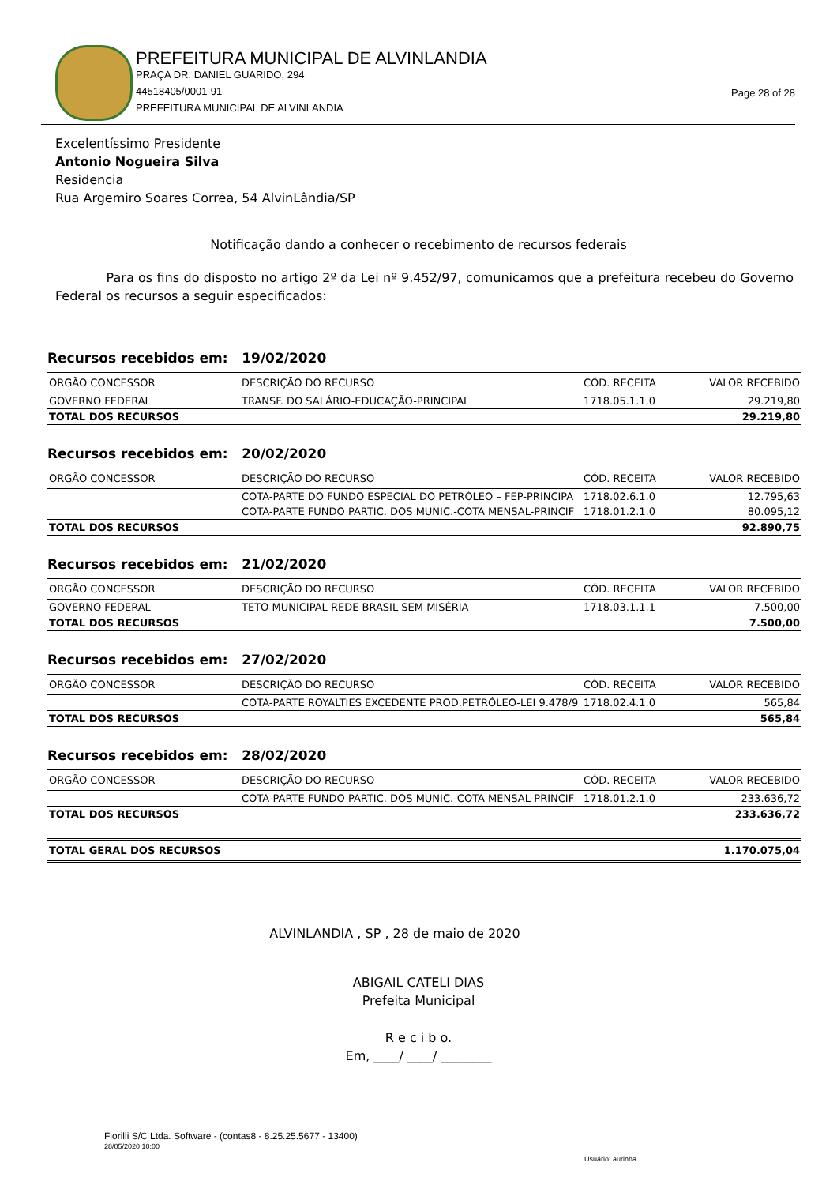PREFEITURA MUNICIPAL DE ALVINLANDIA
PRAÇA DR. DANIEL GUARIDO, 294
44518405/0001-91
PREFEITURA MUNICIPAL DE ALVINLANDIA
Page 28 of 28
Excelentíssimo Presidente
Antonio Nogueira Silva
Residencia
Rua Argemiro Soares Correa, 54 AlvinLândia/SP
Notificação dando a conhecer o recebimento de recursos federais
Para os fins do disposto no artigo 2º da Lei nº 9.452/97, comunicamos que a prefeitura recebeu do Governo Federal os recursos a seguir especificados:
Recursos recebidos em: 19/02/2020
| ORGÃO CONCESSOR | DESCRIÇÃO DO RECURSO | CÓD. RECEITA | VALOR RECEBIDO |
| --- | --- | --- | --- |
| GOVERNO FEDERAL | TRANSF. DO SALÁRIO-EDUCAÇÃO-PRINCIPAL | 1718.05.1.1.0 | 29.219,80 |
| TOTAL DOS RECURSOS | | | 29.219,80 |
Recursos recebidos em: 20/02/2020
| ORGÃO CONCESSOR | DESCRIÇÃO DO RECURSO | CÓD. RECEITA | VALOR RECEBIDO |
| --- | --- | --- | --- |
| | COTA-PARTE DO FUNDO ESPECIAL DO PETRÓLEO – FEP-PRINCIPA | 1718.02.6.1.0 | 12.795,63 |
| | COTA-PARTE FUNDO PARTIC. DOS MUNIC.-COTA MENSAL-PRINCIF | 1718.01.2.1.0 | 80.095,12 |
| TOTAL DOS RECURSOS | | | 92.890,75 |
Recursos recebidos em: 21/02/2020
| ORGÃO CONCESSOR | DESCRIÇÃO DO RECURSO | CÓD. RECEITA | VALOR RECEBIDO |
| --- | --- | --- | --- |
| GOVERNO FEDERAL | TETO MUNICIPAL REDE BRASIL SEM MISÉRIA | 1718.03.1.1.1 | 7.500,00 |
| TOTAL DOS RECURSOS | | | 7.500,00 |
Recursos recebidos em: 27/02/2020
| ORGÃO CONCESSOR | DESCRIÇÃO DO RECURSO | CÓD. RECEITA | VALOR RECEBIDO |
| --- | --- | --- | --- |
| | COTA-PARTE ROYALTIES EXCEDENTE PROD.PETRÓLEO-LEI 9.478/9 | 1718.02.4.1.0 | 565,84 |
| TOTAL DOS RECURSOS | | | 565,84 |
Recursos recebidos em: 28/02/2020
| ORGÃO CONCESSOR | DESCRIÇÃO DO RECURSO | CÓD. RECEITA | VALOR RECEBIDO |
| --- | --- | --- | --- |
| | COTA-PARTE FUNDO PARTIC. DOS MUNIC.-COTA MENSAL-PRINCIF | 1718.01.2.1.0 | 233.636,72 |
| TOTAL DOS RECURSOS | | | 233.636,72 |
| TOTAL GERAL DOS RECURSOS | 1.170.075,04 |
ALVINLANDIA , SP , 28 de maio de 2020
ABIGAIL CATELI DIAS
Prefeita Municipal
R e c i b o.
Em, ____/ ____/ ________
Fiorilli S/C Ltda. Software - (contas8 - 8.25.25.5677 - 13400)
28/05/2020 10:00
Usuário: aurinha